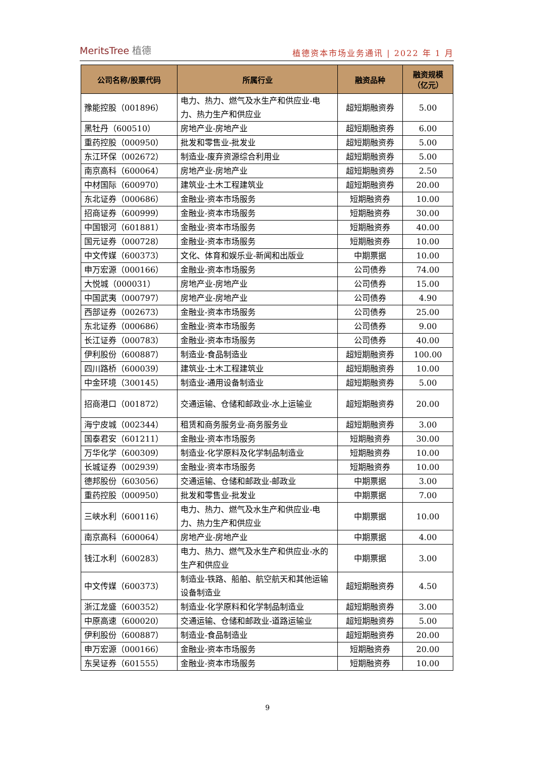MeritsTree 植德
植德资本市场业务通讯 | 2022 年 1 月
| 公司名称/股票代码 | 所属行业 | 融资品种 | 融资规模 （亿元） |
| --- | --- | --- | --- |
| 豫能控股（001896） | 电力、热力、燃气及水生产和供应业-电力、热力生产和供应业 | 超短期融资券 | 5.00 |
| 黑牡丹（600510） | 房地产业-房地产业 | 超短期融资券 | 6.00 |
| 重药控股（000950） | 批发和零售业-批发业 | 超短期融资券 | 5.00 |
| 东江环保（002672） | 制造业-废弃资源综合利用业 | 超短期融资券 | 5.00 |
| 南京高科（600064） | 房地产业-房地产业 | 超短期融资券 | 2.50 |
| 中材国际（600970） | 建筑业-土木工程建筑业 | 超短期融资券 | 20.00 |
| 东北证券（000686） | 金融业-资本市场服务 | 短期融资券 | 10.00 |
| 招商证券（600999） | 金融业-资本市场服务 | 短期融资券 | 30.00 |
| 中国银河（601881） | 金融业-资本市场服务 | 短期融资券 | 40.00 |
| 国元证券（000728） | 金融业-资本市场服务 | 短期融资券 | 10.00 |
| 中文传媒（600373） | 文化、体育和娱乐业-新闻和出版业 | 中期票据 | 10.00 |
| 申万宏源（000166） | 金融业-资本市场服务 | 公司债券 | 74.00 |
| 大悦城（000031） | 房地产业-房地产业 | 公司债券 | 15.00 |
| 中国武夷（000797） | 房地产业-房地产业 | 公司债券 | 4.90 |
| 西部证券（002673） | 金融业-资本市场服务 | 公司债券 | 25.00 |
| 东北证券（000686） | 金融业-资本市场服务 | 公司债券 | 9.00 |
| 长江证券（000783） | 金融业-资本市场服务 | 公司债券 | 40.00 |
| 伊利股份（600887） | 制造业-食品制造业 | 超短期融资券 | 100.00 |
| 四川路桥（600039） | 建筑业-土木工程建筑业 | 超短期融资券 | 10.00 |
| 中金环境（300145） | 制造业-通用设备制造业 | 超短期融资券 | 5.00 |
| 招商港口（001872） | 交通运输、仓储和邮政业-水上运输业 | 超短期融资券 | 20.00 |
| 海宁皮城（002344） | 租赁和商务服务业-商务服务业 | 超短期融资券 | 3.00 |
| 国泰君安（601211） | 金融业-资本市场服务 | 短期融资券 | 30.00 |
| 万华化学（600309） | 制造业-化学原料及化学制品制造业 | 短期融资券 | 10.00 |
| 长城证券（002939） | 金融业-资本市场服务 | 短期融资券 | 10.00 |
| 德邦股份（603056） | 交通运输、仓储和邮政业-邮政业 | 中期票据 | 3.00 |
| 重药控股（000950） | 批发和零售业-批发业 | 中期票据 | 7.00 |
| 三峡水利（600116） | 电力、热力、燃气及水生产和供应业-电力、热力生产和供应业 | 中期票据 | 10.00 |
| 南京高科（600064） | 房地产业-房地产业 | 中期票据 | 4.00 |
| 钱江水利（600283） | 电力、热力、燃气及水生产和供应业-水的生产和供应业 | 中期票据 | 3.00 |
| 中文传媒（600373） | 制造业-铁路、船舶、航空航天和其他运输设备制造业 | 超短期融资券 | 4.50 |
| 浙江龙盛（600352） | 制造业-化学原料和化学制品制造业 | 超短期融资券 | 3.00 |
| 中原高速（600020） | 交通运输、仓储和邮政业-道路运输业 | 超短期融资券 | 5.00 |
| 伊利股份（600887） | 制造业-食品制造业 | 超短期融资券 | 20.00 |
| 申万宏源（000166） | 金融业-资本市场服务 | 短期融资券 | 20.00 |
| 东吴证券（601555） | 金融业-资本市场服务 | 短期融资券 | 10.00 |
9